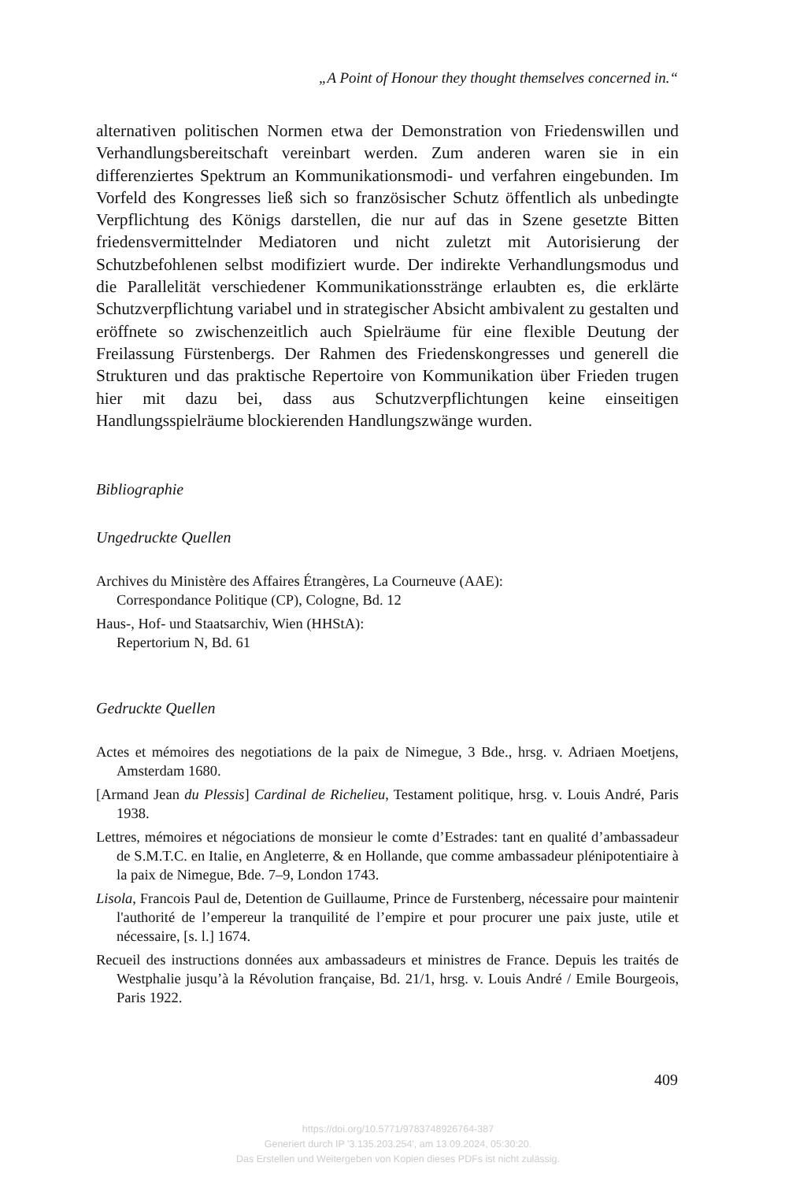„A Point of Honour they thought themselves concerned in.“
alternativen politischen Normen etwa der Demonstration von Friedenswillen und Verhandlungsbereitschaft vereinbart werden. Zum anderen waren sie in ein differenziertes Spektrum an Kommunikationsmodi- und verfahren eingebunden. Im Vorfeld des Kongresses ließ sich so französischer Schutz öffentlich als unbedingte Verpflichtung des Königs darstellen, die nur auf das in Szene gesetzte Bitten friedensvermittelnder Mediatoren und nicht zuletzt mit Autorisierung der Schutzbefohlenen selbst modifiziert wurde. Der indirekte Verhandlungsmodus und die Parallelität verschiedener Kommunikationsstränge erlaubten es, die erklärte Schutzverpflichtung variabel und in strategischer Absicht ambivalent zu gestalten und eröffnete so zwischenzeitlich auch Spielräume für eine flexible Deutung der Freilassung Fürstenbergs. Der Rahmen des Friedenskongresses und generell die Strukturen und das praktische Repertoire von Kommunikation über Frieden trugen hier mit dazu bei, dass aus Schutzverpflichtungen keine einseitigen Handlungsspielräume blockierenden Handlungszwänge wurden.
Bibliographie
Ungedruckte Quellen
Archives du Ministère des Affaires Étrangères, La Courneuve (AAE):
Correspondance Politique (CP), Cologne, Bd. 12
Haus-, Hof- und Staatsarchiv, Wien (HHStA):
Repertorium N, Bd. 61
Gedruckte Quellen
Actes et mémoires des negotiations de la paix de Nimegue, 3 Bde., hrsg. v. Adriaen Moetjens, Amsterdam 1680.
[Armand Jean du Plessis] Cardinal de Richelieu, Testament politique, hrsg. v. Louis André, Paris 1938.
Lettres, mémoires et négociations de monsieur le comte d’Estrades: tant en qualité d’ambassadeur de S.M.T.C. en Italie, en Angleterre, & en Hollande, que comme ambassadeur plénipotentiaire à la paix de Nimegue, Bde. 7–9, London 1743.
Lisola, Francois Paul de, Detention de Guillaume, Prince de Furstenberg, nécessaire pour maintenir l'authorité de l’empereur la tranquilité de l’empire et pour procurer une paix juste, utile et nécessaire, [s. l.] 1674.
Recueil des instructions données aux ambassadeurs et ministres de France. Depuis les traités de Westphalie jusqu’à la Révolution française, Bd. 21/1, hrsg. v. Louis André / Emile Bourgeois, Paris 1922.
409
https://doi.org/10.5771/9783748926764-387
Generiert durch IP '3.135.203.254', am 13.09.2024, 05:30:20.
Das Erstellen und Weitergeben von Kopien dieses PDFs ist nicht zulässig.